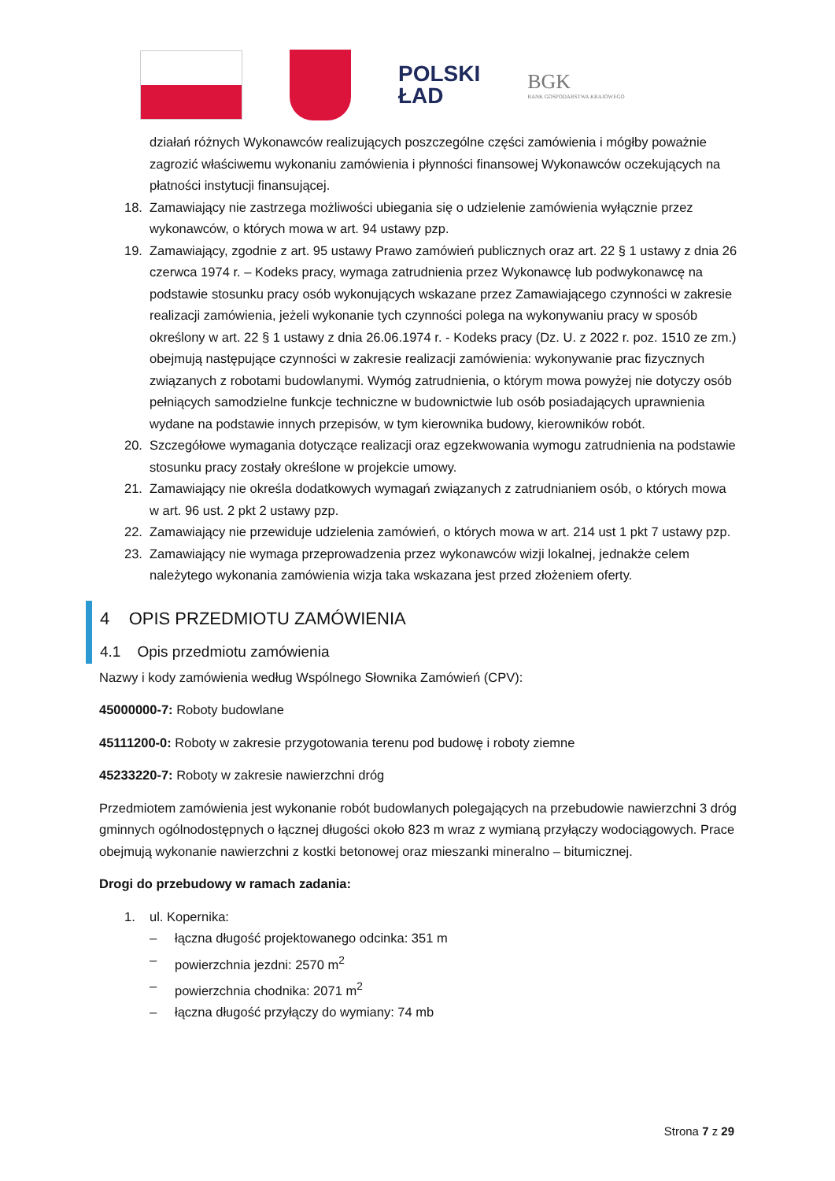POLSKI
ŁAD
BGK
BANK GOSPODARSTWA KRAJOWEGO
działań różnych Wykonawców realizujących poszczególne części zamówienia i mógłby poważnie zagrozić właściwemu wykonaniu zamówienia i płynności finansowej Wykonawców oczekujących na płatności instytucji finansującej.
18. Zamawiający nie zastrzega możliwości ubiegania się o udzielenie zamówienia wyłącznie przez wykonawców, o których mowa w art. 94 ustawy pzp.
19. Zamawiający, zgodnie z art. 95 ustawy Prawo zamówień publicznych oraz art. 22 § 1 ustawy z dnia 26 czerwca 1974 r. – Kodeks pracy, wymaga zatrudnienia przez Wykonawcę lub podwykonawcę na podstawie stosunku pracy osób wykonujących wskazane przez Zamawiającego czynności w zakresie realizacji zamówienia, jeżeli wykonanie tych czynności polega na wykonywaniu pracy w sposób określony w art. 22 § 1 ustawy z dnia 26.06.1974 r. - Kodeks pracy (Dz. U. z 2022 r. poz. 1510 ze zm.) obejmują następujące czynności w zakresie realizacji zamówienia: wykonywanie prac fizycznych związanych z robotami budowlanymi. Wymóg zatrudnienia, o którym mowa powyżej nie dotyczy osób pełniących samodzielne funkcje techniczne w budownictwie lub osób posiadających uprawnienia wydane na podstawie innych przepisów, w tym kierownika budowy, kierowników robót.
20. Szczegółowe wymagania dotyczące realizacji oraz egzekwowania wymogu zatrudnienia na podstawie stosunku pracy zostały określone w projekcie umowy.
21. Zamawiający nie określa dodatkowych wymagań związanych z zatrudnianiem osób, o których mowa w art. 96 ust. 2 pkt 2 ustawy pzp.
22. Zamawiający nie przewiduje udzielenia zamówień, o których mowa w art. 214 ust 1 pkt 7 ustawy pzp.
23. Zamawiający nie wymaga przeprowadzenia przez wykonawców wizji lokalnej, jednakże celem należytego wykonania zamówienia wizja taka wskazana jest przed złożeniem oferty.
4 OPIS PRZEDMIOTU ZAMÓWIENIA
4.1 Opis przedmiotu zamówienia
Nazwy i kody zamówienia według Wspólnego Słownika Zamówień (CPV):
45000000-7: Roboty budowlane
45111200-0: Roboty w zakresie przygotowania terenu pod budowę i roboty ziemne
45233220-7: Roboty w zakresie nawierzchni dróg
Przedmiotem zamówienia jest wykonanie robót budowlanych polegających na przebudowie nawierzchni 3 dróg gminnych ogólnodostępnych o łącznej długości około 823 m wraz z wymianą przyłączy wodociągowych. Prace obejmują wykonanie nawierzchni z kostki betonowej oraz mieszanki mineralno – bitumicznej.
Drogi do przebudowy w ramach zadania:
1. ul. Kopernika:
– łączna długość projektowanego odcinka: 351 m
– powierzchnia jezdni: 2570 m<sup>2</sup>
– powierzchnia chodnika: 2071 m<sup>2</sup>
– łączna długość przyłączy do wymiany: 74 mb
Strona 7 z 29